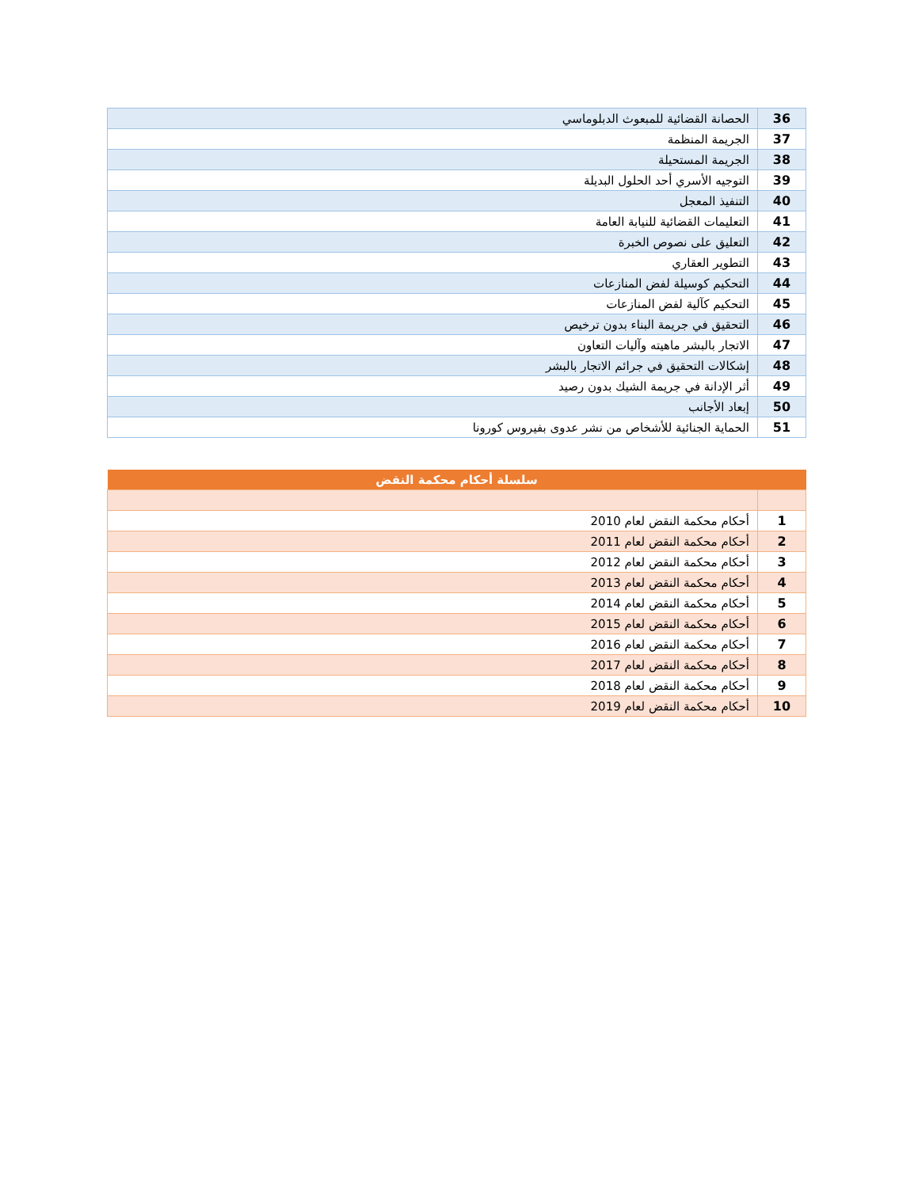| 36 | الحصانة القضائية للمبعوث الدبلوماسي |
| 37 | الجريمة المنظمة |
| 38 | الجريمة المستحيلة |
| 39 | التوجيه الأسري أحد الحلول البديلة |
| 40 | التنفيذ المعجل |
| 41 | التعليمات القضائية للنيابة العامة |
| 42 | التعليق على نصوص الخبرة |
| 43 | التطوير العقاري |
| 44 | التحكيم كوسيلة لفض المنازعات |
| 45 | التحكيم كآلية لفض المنازعات |
| 46 | التحقيق في جريمة البناء بدون ترخيص |
| 47 | الاتجار بالبشر ماهيته وآليات التعاون |
| 48 | إشكالات التحقيق في جرائم الاتجار بالبشر |
| 49 | أثر الإدانة في جريمة الشيك بدون رصيد |
| 50 | إبعاد الأجانب |
| 51 | الحماية الجنائية للأشخاص من نشر عدوى بفيروس كورونا |
| سلسلة أحكام محكمة النقض | |
| --- | --- |
| 1 | أحكام محكمة النقض لعام 2010 |
| 2 | أحكام محكمة النقض لعام 2011 |
| 3 | أحكام محكمة النقض لعام 2012 |
| 4 | أحكام محكمة النقض لعام 2013 |
| 5 | أحكام محكمة النقض لعام 2014 |
| 6 | أحكام محكمة النقض لعام 2015 |
| 7 | أحكام محكمة النقض لعام 2016 |
| 8 | أحكام محكمة النقض لعام 2017 |
| 9 | أحكام محكمة النقض لعام 2018 |
| 10 | أحكام محكمة النقض لعام 2019 |